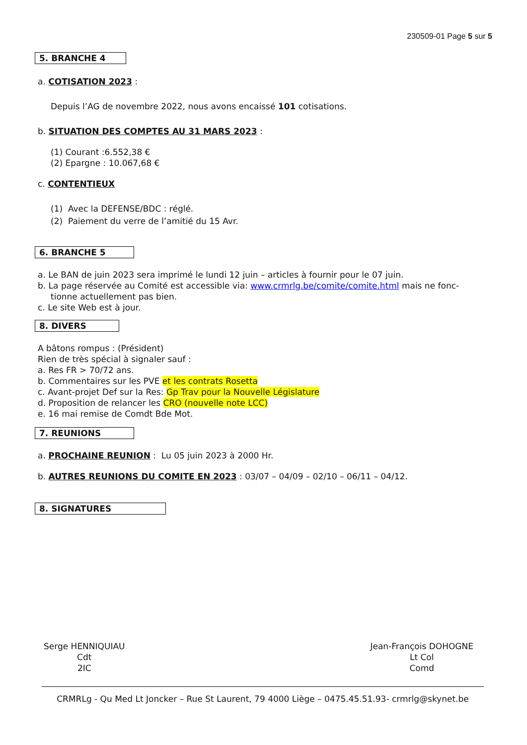230509-01 Page 5 sur 5
5. BRANCHE 4
a. COTISATION 2023 :
Depuis l’AG de novembre 2022, nous avons encaissé 101 cotisations.
b. SITUATION DES COMPTES AU 31 MARS 2023 :
(1) Courant :6.552,38 €
(2) Epargne : 10.067,68 €
c. CONTENTIEUX
(1) Avec la DEFENSE/BDC : réglé.
(2) Paiement du verre de l’amitié du 15 Avr.
6. BRANCHE 5
a. Le BAN de juin 2023 sera imprimé le lundi 12 juin – articles à fournir pour le 07 juin.
b. La page réservée au Comité est accessible via: www.crmrlg.be/comite/comite.html mais ne fonc-
tionne actuellement pas bien.
c. Le site Web est à jour.
8. DIVERS
A bâtons rompus : (Président)
Rien de très spécial à signaler sauf :
a. Res FR > 70/72 ans.
b. Commentaires sur les PVE et les contrats Rosetta
c. Avant-projet Def sur la Res: Gp Trav pour la Nouvelle Législature
d. Proposition de relancer les CRO (nouvelle note LCC)
e. 16 mai remise de Comdt Bde Mot.
7. REUNIONS
a. PROCHAINE REUNION : Lu 05 juin 2023 à 2000 Hr.
b. AUTRES REUNIONS DU COMITE EN 2023 : 03/07 – 04/09 – 02/10 – 06/11 – 04/12.
8. SIGNATURES
Serge HENNIQUIAU
Cdt
2IC
Jean-François DOHOGNE
Lt Col
Comd
CRMRLg - Qu Med Lt Joncker – Rue St Laurent, 79 4000 Liège – 0475.45.51.93- crmrlg@skynet.be